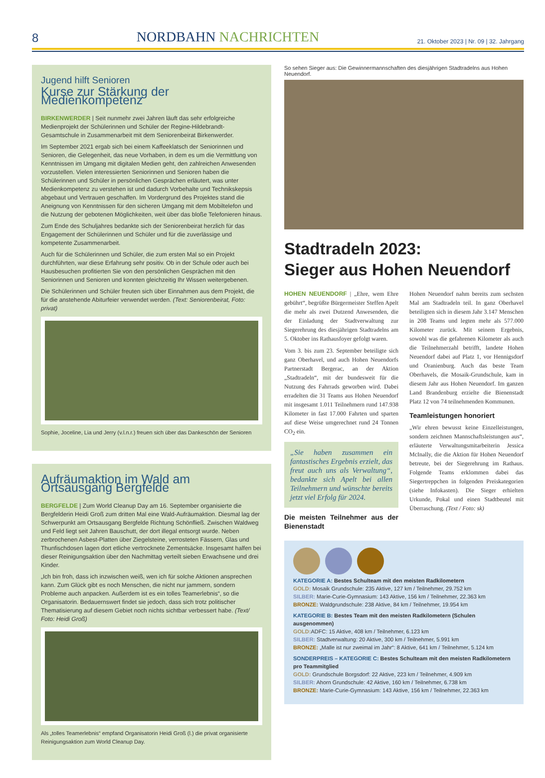8
NORDBAHN NACHRICHTEN
21. Oktober 2023 | Nr. 09 | 32. Jahrgang
Jugend hilft Senioren
Kurse zur Stärkung der Medienkompetenz
BIRKENWERDER | Seit nunmehr zwei Jahren läuft das sehr erfolgreiche Medienprojekt der Schülerinnen und Schüler der Regine-Hildebrandt-Gesamtschule in Zusammenarbeit mit dem Seniorenbeirat Birkenwerder.
Im September 2021 ergab sich bei einem Kaffeeklatsch der Seniorinnen und Senioren, die Gelegenheit, das neue Vorhaben, in dem es um die Vermittlung von Kenntnissen im Umgang mit digitalen Medien geht, den zahlreichen Anwesenden vorzustellen. Vielen interessierten Seniorinnen und Senioren haben die Schülerinnen und Schüler in persönlichen Gesprächen erläutert, was unter Medienkompetenz zu verstehen ist und dadurch Vorbehalte und Technikskepsis abgebaut und Vertrauen geschaffen. Im Vordergrund des Projektes stand die Aneignung von Kenntnissen für den sicheren Umgang mit dem Mobiltelefon und die Nutzung der gebotenen Möglichkeiten, weit über das bloße Telefonieren hinaus.
Zum Ende des Schuljahres bedankte sich der Seniorenbeirat herzlich für das Engagement der Schülerinnen und Schüler und für die zuverlässige und kompetente Zusammenarbeit.
Auch für die Schülerinnen und Schüler, die zum ersten Mal so ein Projekt durchführten, war diese Erfahrung sehr positiv. Ob in der Schule oder auch bei Hausbesuchen profitierten Sie von den persönlichen Gesprächen mit den Seniorinnen und Senioren und konnten gleichzeitig Ihr Wissen weitergebenen.
Die Schülerinnen und Schüler freuten sich über Einnahmen aus dem Projekt, die für die anstehende Abiturfeier verwendet werden. (Text: Seniorenbeirat, Foto: privat)
Sophie, Joceline, Lia und Jerry (v.l.n.r.) freuen sich über das Dankeschön der Senioren
Aufräumaktion im Wald am Ortsausgang Bergfelde
BERGFELDE | Zum World Cleanup Day am 16. September organisierte die Bergfelderin Heidi Groß zum dritten Mal eine Wald-Aufräumaktion. Diesmal lag der Schwerpunkt am Ortsausgang Bergfelde Richtung Schönfließ. Zwischen Waldweg und Feld liegt seit Jahren Bauschutt, der dort illegal entsorgt wurde. Neben zerbrochenen Asbest-Platten über Ziegelsteine, verrosteten Fässern, Glas und Thunfischdosen lagen dort etliche vertrocknete Zementsäcke. Insgesamt halfen bei dieser Reinigungsaktion über den Nachmittag verteilt sieben Erwachsene und drei Kinder.
„Ich bin froh, dass ich inzwischen weiß, wen ich für solche Aktionen ansprechen kann. Zum Glück gibt es noch Menschen, die nicht nur jammern, sondern Probleme auch anpacken. Außerdem ist es ein tolles Teamerlebnis“, so die Organisatorin. Bedauernswert findet sie jedoch, dass sich trotz politischer Thematisierung auf diesem Gebiet noch nichts sichtbar verbessert habe. (Text/ Foto: Heidi Groß)
Als „tolles Teamerlebnis“ empfand Organisatorin Heidi Groß (l.) die privat organisierte Reinigungsaktion zum World Cleanup Day.
So sehen Sieger aus: Die Gewinnermannschaften des diesjährigen Stadtradelns aus Hohen Neuendorf.
Stadtradeln 2023:
Sieger aus Hohen Neuendorf
HOHEN NEUENDORF | „Ehre, wem Ehre gebührt“, begrüßte Bürgermeister Steffen Apelt die mehr als zwei Dutzend Anwesenden, die der Einladung der Stadtverwaltung zur Siegerehrung des diesjährigen Stadtradelns am 5. Oktober ins Rathausfoyer gefolgt waren.
Vom 3. bis zum 23. September beteiligte sich ganz Oberhavel, und auch Hohen Neuendorfs Partnerstadt Bergerac, an der Aktion „Stadtradeln“, mit der bundesweit für die Nutzung des Fahrrads geworben wird. Dabei erradelten die 31 Teams aus Hohen Neuendorf mit insgesamt 1.011 Teilnehmern rund 147.938 Kilometer in fast 17.000 Fahrten und sparten auf diese Weise umgerechnet rund 24 Tonnen CO<sub>2</sub> ein.
„Sie haben zusammen ein fantastisches Ergebnis erzielt, das freut auch uns als Verwaltung“, bedankte sich Apelt bei allen Teilnehmern und wünschte bereits jetzt viel Erfolg für 2024.
Die meisten Teilnehmer aus der Bienenstadt
Hohen Neuendorf nahm bereits zum sechsten Mal am Stadtradeln teil. In ganz Oberhavel beteiligten sich in diesem Jahr 3.147 Menschen in 208 Teams und legten mehr als 577.000 Kilometer zurück. Mit seinem Ergebnis, sowohl was die gefahrenen Kilometer als auch die Teilnehmerzahl betrifft, landete Hohen Neuendorf dabei auf Platz 1, vor Hennigsdorf und Oranienburg. Auch das beste Team Oberhavels, die Mosaik-Grundschule, kam in diesem Jahr aus Hohen Neuendorf. Im ganzen Land Brandenburg erzielte die Bienenstadt Platz 12 von 74 teilnehmenden Kommunen.
Teamleistungen honoriert
„Wir ehren bewusst keine Einzelleistungen, sondern zeichnen Mannschaftsleistungen aus“, erläuterte Verwaltungsmitarbeiterin Jessica McInally, die die Aktion für Hohen Neuendorf betreute, bei der Siegerehrung im Rathaus. Folgende Teams erklommen dabei das Siegertreppchen in folgenden Preiskategorien (siehe Infokasten). Die Sieger erhielten Urkunde, Pokal und einen Stadtbeutel mit Überraschung. (Text / Foto: sk)
KATEGORIE A: Bestes Schulteam mit den meisten Radkilometern
GOLD: Mosaik Grundschule: 235 Aktive, 127 km / Teilnehmer, 29.752 km
SILBER: Marie-Curie-Gymnasium: 143 Aktive, 156 km / Teilnehmer, 22.363 km
BRONZE: Waldgrundschule: 238 Aktive, 84 km / Teilnehmer, 19.954 km
KATEGORIE B: Bestes Team mit den meisten Radkilometern (Schulen ausgenommen)
GOLD: ADFC: 15 Aktive, 408 km / Teilnehmer, 6.123 km
SILBER: Stadtverwaltung: 20 Aktive, 300 km / Teilnehmer, 5.991 km
BRONZE: „Malle ist nur zweimal im Jahr“: 8 Aktive, 641 km / Teilnehmer, 5.124 km
SONDERPREIS – KATEGORIE C: Bestes Schulteam mit den meisten Radkilometern pro Teammitglied
GOLD: Grundschule Borgsdorf: 22 Aktive, 223 km / Teilnehmer, 4.909 km
SILBER: Ahorn Grundschule: 42 Aktive, 160 km / Teilnehmer, 6.738 km
BRONZE: Marie-Curie-Gymnasium: 143 Aktive, 156 km / Teilnehmer, 22.363 km